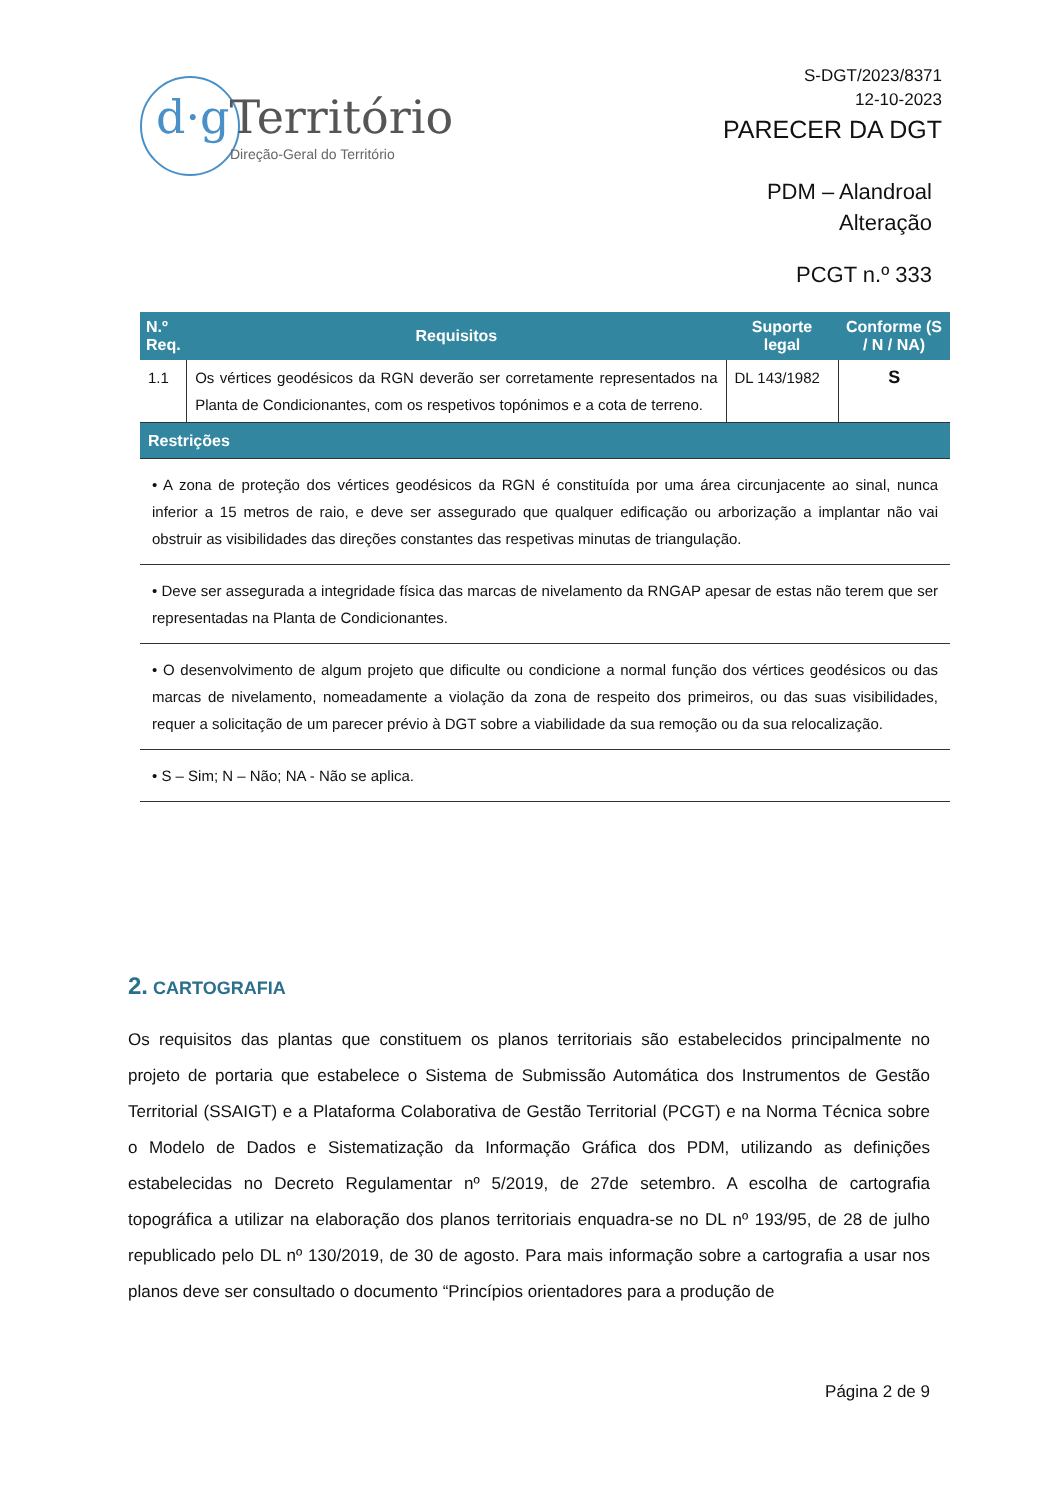d·g Território
Direção-Geral do Território
S-DGT/2023/8371
12-10-2023
PARECER DA DGT
PDM – Alandroal
Alteração
PCGT n.º 333
| N.º Req. | Requisitos | Suporte legal | Conforme (S / N / NA) |
| --- | --- | --- | --- |
| 1.1 | Os vértices geodésicos da RGN deverão ser corretamente representados na Planta de Condicionantes, com os respetivos topónimos e a cota de terreno. | DL 143/1982 | S |
| Restrições | | | |
| • A zona de proteção dos vértices geodésicos da RGN é constituída por uma área circunjacente ao sinal, nunca inferior a 15 metros de raio, e deve ser assegurado que qualquer edificação ou arborização a implantar não vai obstruir as visibilidades das direções constantes das respetivas minutas de triangulação. | | | |
| • Deve ser assegurada a integridade física das marcas de nivelamento da RNGAP apesar de estas não terem que ser representadas na Planta de Condicionantes. | | | |
| • O desenvolvimento de algum projeto que dificulte ou condicione a normal função dos vértices geodésicos ou das marcas de nivelamento, nomeadamente a violação da zona de respeito dos primeiros, ou das suas visibilidades, requer a solicitação de um parecer prévio à DGT sobre a viabilidade da sua remoção ou da sua relocalização. | | | |
| • S – Sim; N – Não; NA - Não se aplica. | | | |
2. CARTOGRAFIA
Os requisitos das plantas que constituem os planos territoriais são estabelecidos principalmente no projeto de portaria que estabelece o Sistema de Submissão Automática dos Instrumentos de Gestão Territorial (SSAIGT) e a Plataforma Colaborativa de Gestão Territorial (PCGT) e na Norma Técnica sobre o Modelo de Dados e Sistematização da Informação Gráfica dos PDM, utilizando as definições estabelecidas no Decreto Regulamentar nº 5/2019, de 27de setembro. A escolha de cartografia topográfica a utilizar na elaboração dos planos territoriais enquadra-se no DL nº 193/95, de 28 de julho republicado pelo DL nº 130/2019, de 30 de agosto. Para mais informação sobre a cartografia a usar nos planos deve ser consultado o documento “Princípios orientadores para a produção de
Página 2 de 9